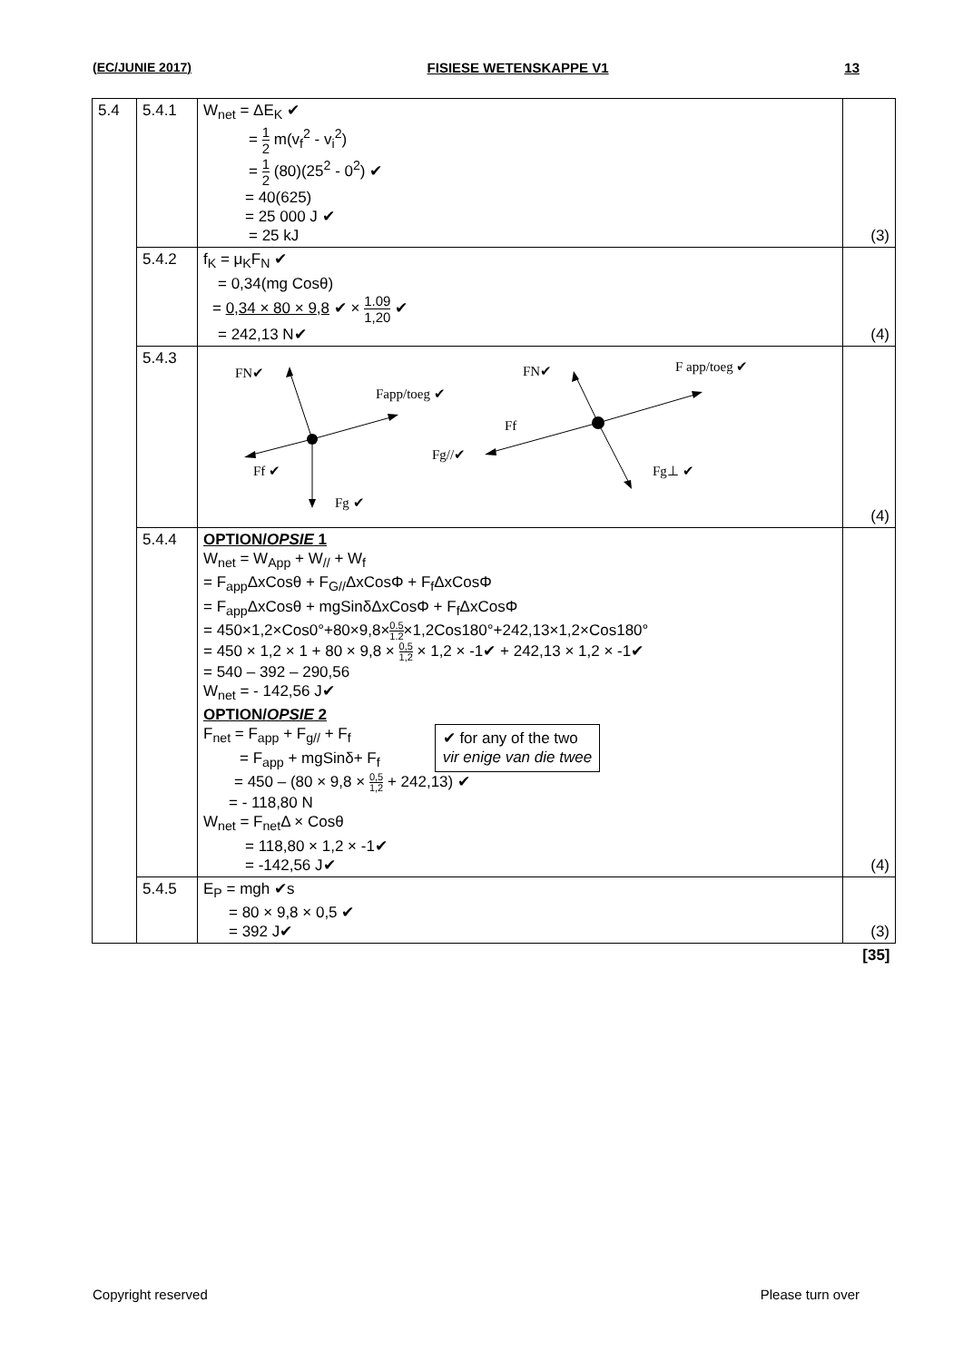(EC/JUNIE 2017) FISIESE WETENSKAPPE V1 13
| 5.4 | 5.4.1 | W<sub>net</sub> = ΔE<sub>K</sub> ✔ = 1 2 m(v<sub>f</sub><sup>2</sup> - v<sub>i</sub><sup>2</sup>) = 1 2 (80)(25<sup>2</sup> - 0<sup>2</sup>) ✔ = 40(625) = 25 000 J ✔ = 25 kJ | (3) |
| | 5.4.2 | f<sub>K</sub> = μ<sub>K</sub>F<sub>N</sub> ✔ = 0,34(mg Cosθ) = 0,34 × 80 × 9,8 ✔ × 1.09 1,20 ✔ = 242,13 N✔ | (4) |
| | 5.4.3 | FN✔ Fapp/toeg ✔ Ff ✔ Fg ✔ FN✔ F app/toeg ✔ Ff Fg//✔ Fg⊥ ✔ | (4) |
| | 5.4.4 | OPTION/ OPSIE 1 W<sub>net</sub> = W<sub>App</sub> + W<sub>//</sub> + W<sub>f</sub> = F<sub>app</sub>ΔxCosθ + F<sub>G//</sub>ΔxCosΦ + F<sub>f</sub>ΔxCosΦ = F<sub>app</sub>ΔxCosθ + mgSinδΔxCosΦ + F<sub>f</sub>ΔxCosΦ = 450×1,2×Cos0°+80×9,8× 0.5 1.2 ×1,2Cos180°+242,13×1,2×Cos180° = 450 × 1,2 × 1 + 80 × 9,8 × 0,5 1,2 × 1,2 × -1✔ + 242,13 × 1,2 × -1✔ = 540 – 392 – 290,56 W<sub>net</sub> = - 142,56 J✔ OPTION/ OPSIE 2 F<sub>net</sub> = F<sub>app</sub> + F<sub>g//</sub> + F<sub>f</sub> = F<sub>app</sub> + mgSinδ+ F<sub>f</sub> ✔ for any of the two vir enige van die twee = 450 – (80 × 9,8 × 0,5 1,2 + 242,13) ✔ = - 118,80 N W<sub>net</sub> = F<sub>net</sub>Δ × Cosθ = 118,80 × 1,2 × -1✔ = -142,56 J✔ | (4) |
| | 5.4.5 | E<sub>P</sub> = mgh ✔s = 80 × 9,8 × 0,5 ✔ = 392 J✔ | (3) |
| | | | [35] |
Copyright reserved Please turn over